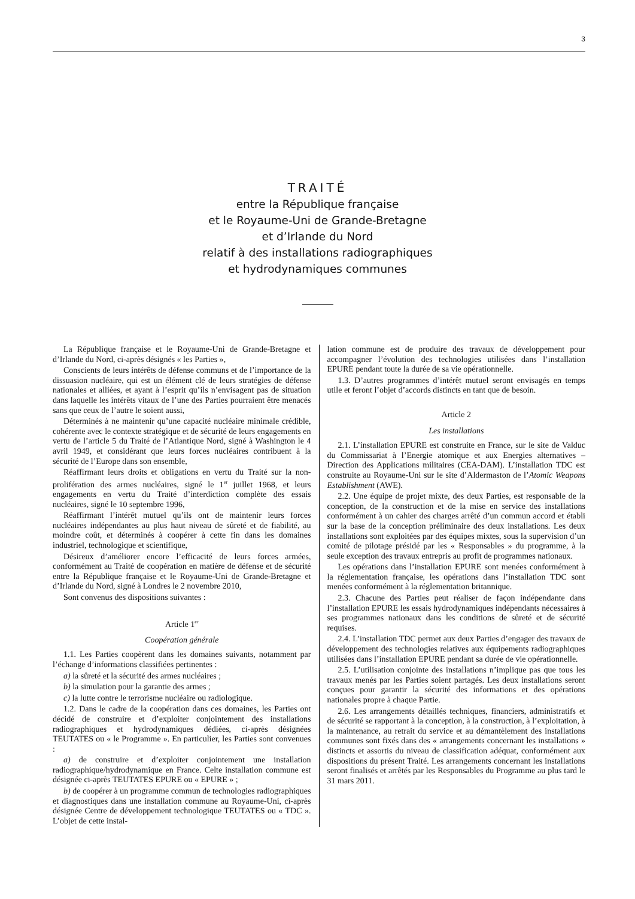3
TRAITÉ
entre la République française
et le Royaume-Uni de Grande-Bretagne
et d’Irlande du Nord
relatif à des installations radiographiques
et hydrodynamiques communes
La République française et le Royaume-Uni de Grande-Bretagne et d’Irlande du Nord, ci-après désignés « les Parties »,
Conscients de leurs intérêts de défense communs et de l’importance de la dissuasion nucléaire, qui est un élément clé de leurs stratégies de défense nationales et alliées, et ayant à l’esprit qu’ils n’envisagent pas de situation dans laquelle les intérêts vitaux de l’une des Parties pourraient être menacés sans que ceux de l’autre le soient aussi,
Déterminés à ne maintenir qu’une capacité nucléaire minimale crédible, cohérente avec le contexte stratégique et de sécurité de leurs engagements en vertu de l’article 5 du Traité de l’Atlantique Nord, signé à Washington le 4 avril 1949, et considérant que leurs forces nucléaires contribuent à la sécurité de l’Europe dans son ensemble,
Réaffirmant leurs droits et obligations en vertu du Traité sur la non-prolifération des armes nucléaires, signé le 1<sup>er</sup> juillet 1968, et leurs engagements en vertu du Traité d’interdiction complète des essais nucléaires, signé le 10 septembre 1996,
Réaffirmant l’intérêt mutuel qu’ils ont de maintenir leurs forces nucléaires indépendantes au plus haut niveau de sûreté et de fiabilité, au moindre coût, et déterminés à coopérer à cette fin dans les domaines industriel, technologique et scientifique,
Désireux d’améliorer encore l’efficacité de leurs forces armées, conformément au Traité de coopération en matière de défense et de sécurité entre la République française et le Royaume-Uni de Grande-Bretagne et d’Irlande du Nord, signé à Londres le 2 novembre 2010,
Sont convenus des dispositions suivantes :
Article 1<sup>er</sup>
Coopération générale
1.1. Les Parties coopèrent dans les domaines suivants, notamment par l’échange d’informations classifiées pertinentes :
a) la sûreté et la sécurité des armes nucléaires ;
b) la simulation pour la garantie des armes ;
c) la lutte contre le terrorisme nucléaire ou radiologique.
1.2. Dans le cadre de la coopération dans ces domaines, les Parties ont décidé de construire et d’exploiter conjointement des installations radiographiques et hydrodynamiques dédiées, ci-après désignées TEUTATES ou « le Programme ». En particulier, les Parties sont convenues :
a) de construire et d’exploiter conjointement une installation radiographique/hydrodynamique en France. Celte installation commune est désignée ci-après TEUTATES EPURE ou « EPURE » ;
b) de coopérer à un programme commun de technologies radiographiques et diagnostiques dans une installation commune au Royaume-Uni, ci-après désignée Centre de développement technologique TEUTATES ou « TDC ». L’objet de cette instal-
lation commune est de produire des travaux de développement pour accompagner l’évolution des technologies utilisées dans l’installation EPURE pendant toute la durée de sa vie opérationnelle.
1.3. D’autres programmes d’intérêt mutuel seront envisagés en temps utile et feront l’objet d’accords distincts en tant que de besoin.
Article 2
Les installations
2.1. L’installation EPURE est construite en France, sur le site de Valduc du Commissariat à l’Energie atomique et aux Energies alternatives – Direction des Applications militaires (CEA-DAM). L’installation TDC est construite au Royaume-Uni sur le site d’Aldermaston de l’Atomic Weapons Establishment (AWE).
2.2. Une équipe de projet mixte, des deux Parties, est responsable de la conception, de la construction et de la mise en service des installations conformément à un cahier des charges arrêté d’un commun accord et établi sur la base de la conception préliminaire des deux installations. Les deux installations sont exploitées par des équipes mixtes, sous la supervision d’un comité de pilotage présidé par les « Responsables » du programme, à la seule exception des travaux entrepris au profit de programmes nationaux.
Les opérations dans l’installation EPURE sont menées conformément à la réglementation française, les opérations dans l’installation TDC sont menées conformément à la réglementation britannique.
2.3. Chacune des Parties peut réaliser de façon indépendante dans l’installation EPURE les essais hydrodynamiques indépendants nécessaires à ses programmes nationaux dans les conditions de sûreté et de sécurité requises.
2.4. L’installation TDC permet aux deux Parties d’engager des travaux de développement des technologies relatives aux équipements radiographiques utilisées dans l’installation EPURE pendant sa durée de vie opérationnelle.
2.5. L’utilisation conjointe des installations n’implique pas que tous les travaux menés par les Parties soient partagés. Les deux installations seront conçues pour garantir la sécurité des informations et des opérations nationales propre à chaque Partie.
2.6. Les arrangements détaillés techniques, financiers, administratifs et de sécurité se rapportant à la conception, à la construction, à l’exploitation, à la maintenance, au retrait du service et au démantèlement des installations communes sont fixés dans des « arrangements concernant les installations » distincts et assortis du niveau de classification adéquat, conformément aux dispositions du présent Traité. Les arrangements concernant les installations seront finalisés et arrêtés par les Responsables du Programme au plus tard le 31 mars 2011.